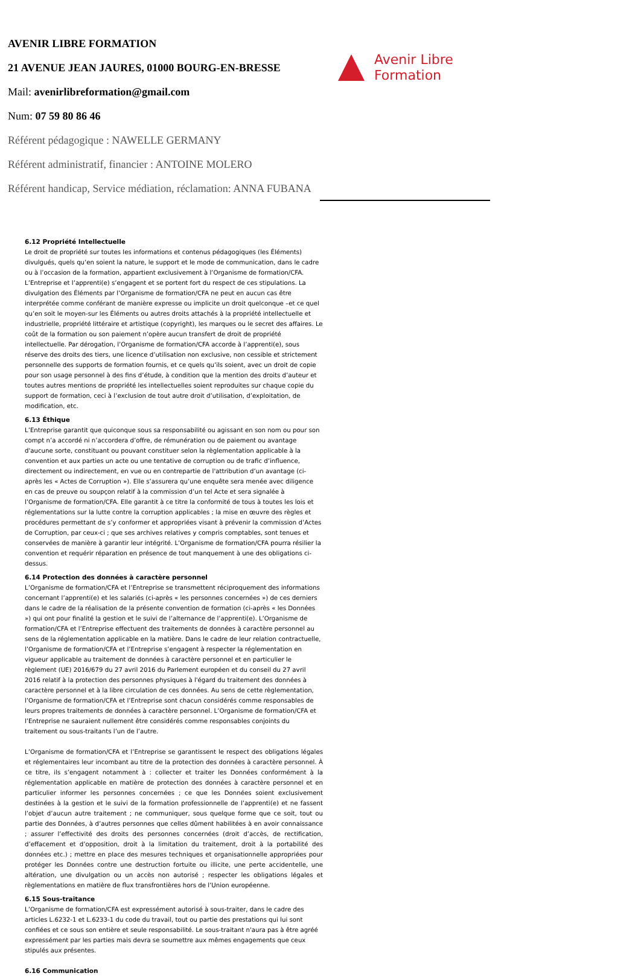AVENIR LIBRE FORMATION
21 AVENUE JEAN JAURES, 01000 BOURG-EN-BRESSE
Mail: avenirlibreformation@gmail.com
Num: 07 59 80 86 46
Référent pédagogique : NAWELLE GERMANY
Référent administratif, financier : ANTOINE MOLERO
Référent handicap, Service médiation, réclamation: ANNA FUBANA
Avenir Libre
Formation
6.12 Propriété Intellectuelle
Le droit de propriété sur toutes les informations et contenus pédagogiques (les Éléments) divulgués, quels qu’en soient la nature, le support et le mode de communication, dans le cadre ou à l’occasion de la formation, appartient exclusivement à l’Organisme de formation/CFA. L’Entreprise et l’apprenti(e) s’engagent et se portent fort du respect de ces stipulations. La divulgation des Éléments par l’Organisme de formation/CFA ne peut en aucun cas être interprétée comme conférant de manière expresse ou implicite un droit quelconque –et ce quel qu’en soit le moyen-sur les Éléments ou autres droits attachés à la propriété intellectuelle et industrielle, propriété littéraire et artistique (copyright), les marques ou le secret des affaires. Le coût de la formation ou son paiement n’opère aucun transfert de droit de propriété intellectuelle. Par dérogation, l’Organisme de formation/CFA accorde à l’apprenti(e), sous réserve des droits des tiers, une licence d’utilisation non exclusive, non cessible et strictement personnelle des supports de formation fournis, et ce quels qu’ils soient, avec un droit de copie pour son usage personnel à des fins d’étude, à condition que la mention des droits d’auteur et toutes autres mentions de propriété les intellectuelles soient reproduites sur chaque copie du support de formation, ceci à l’exclusion de tout autre droit d’utilisation, d’exploitation, de modification, etc.
6.13 Éthique
L’Entreprise garantit que quiconque sous sa responsabilité ou agissant en son nom ou pour son compt n’a accordé ni n’accordera d’offre, de rémunération ou de paiement ou avantage d'aucune sorte, constituant ou pouvant constituer selon la règlementation applicable à la convention et aux parties un acte ou une tentative de corruption ou de trafic d’influence, directement ou indirectement, en vue ou en contrepartie de l'attribution d’un avantage (ci-après les « Actes de Corruption »). Elle s’assurera qu’une enquête sera menée avec diligence en cas de preuve ou soupçon relatif à la commission d’un tel Acte et sera signalée à l’Organisme de formation/CFA. Elle garantit à ce titre la conformité de tous à toutes les lois et réglementations sur la lutte contre la corruption applicables ; la mise en œuvre des règles et procédures permettant de s’y conformer et appropriées visant à prévenir la commission d’Actes de Corruption, par ceux-ci ; que ses archives relatives y compris comptables, sont tenues et conservées de manière à garantir leur intégrité. L’Organisme de formation/CFA pourra résilier la convention et requérir réparation en présence de tout manquement à une des obligations ci-dessus.
6.14 Protection des données à caractère personnel
L’Organisme de formation/CFA et l’Entreprise se transmettent réciproquement des informations concernant l’apprenti(e) et les salariés (ci-après « les personnes concernées ») de ces derniers dans le cadre de la réalisation de la présente convention de formation (ci-après « les Données ») qui ont pour finalité la gestion et le suivi de l’alternance de l’apprenti(e). L’Organisme de formation/CFA et l’Entreprise effectuent des traitements de données à caractère personnel au sens de la réglementation applicable en la matière. Dans le cadre de leur relation contractuelle, l’Organisme de formation/CFA et l’Entreprise s’engagent à respecter la réglementation en vigueur applicable au traitement de données à caractère personnel et en particulier le règlement (UE) 2016/679 du 27 avril 2016 du Parlement européen et du conseil du 27 avril 2016 relatif à la protection des personnes physiques à l'égard du traitement des données à caractère personnel et à la libre circulation de ces données. Au sens de cette règlementation, l’Organisme de formation/CFA et l’Entreprise sont chacun considérés comme responsables de leurs propres traitements de données à caractère personnel. L’Organisme de formation/CFA et l’Entreprise ne sauraient nullement être considérés comme responsables conjoints du traitement ou sous-traitants l’un de l’autre.
L’Organisme de formation/CFA et l’Entreprise se garantissent le respect des obligations légales et réglementaires leur incombant au titre de la protection des données à caractère personnel. À ce titre, ils s’engagent notamment à : collecter et traiter les Données conformément à la réglementation applicable en matière de protection des données à caractère personnel et en particulier informer les personnes concernées ; ce que les Données soient exclusivement destinées à la gestion et le suivi de la formation professionnelle de l’apprenti(e) et ne fassent l’objet d’aucun autre traitement ; ne communiquer, sous quelque forme que ce soit, tout ou partie des Données, à d’autres personnes que celles dûment habilitées à en avoir connaissance ; assurer l’effectivité des droits des personnes concernées (droit d’accès, de rectification, d’effacement et d’opposition, droit à la limitation du traitement, droit à la portabilité des données etc.) ; mettre en place des mesures techniques et organisationnelle appropriées pour protéger les Données contre une destruction fortuite ou illicite, une perte accidentelle, une altération, une divulgation ou un accès non autorisé ; respecter les obligations légales et règlementations en matière de flux transfrontières hors de l’Union européenne.
6.15 Sous-traitance
L’Organisme de formation/CFA est expressément autorisé à sous-traiter, dans le cadre des articles L.6232-1 et L.6233-1 du code du travail, tout ou partie des prestations qui lui sont confiées et ce sous son entière et seule responsabilité. Le sous-traitant n'aura pas à être agréé expressément par les parties mais devra se soumettre aux mêmes engagements que ceux stipulés aux présentes.
6.16 Communication